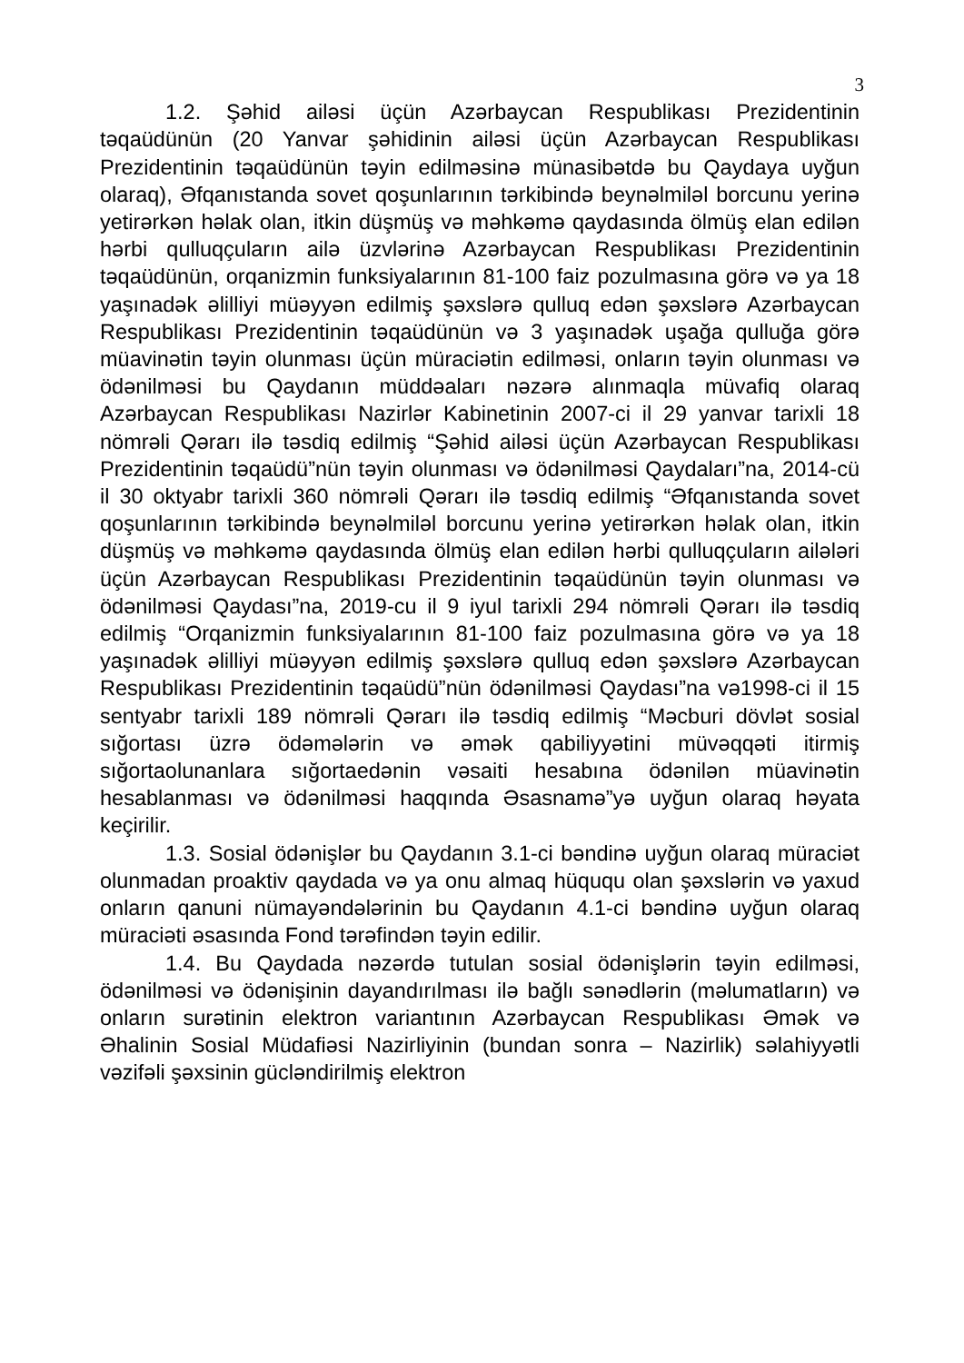3
1.2. Şəhid ailəsi üçün Azərbaycan Respublikası Prezidentinin təqaüdünün (20 Yanvar şəhidinin ailəsi üçün Azərbaycan Respublikası Prezidentinin təqaüdünün təyin edilməsinə münasibətdə bu Qaydaya uyğun olaraq), Əfqanıstanda sovet qoşunlarının tərkibində beynəlmiləl borcunu yerinə yetirərkən həlak olan, itkin düşmüş və məhkəmə qaydasında ölmüş elan edilən hərbi qulluqçuların ailə üzvlərinə Azərbaycan Respublikası Prezidentinin təqaüdünün, orqanizmin funksiyalarının 81-100 faiz pozulmasına görə və ya 18 yaşınadək əlilliyi müəyyən edilmiş şəxslərə qulluq edən şəxslərə Azərbaycan Respublikası Prezidentinin təqaüdünün və 3 yaşınadək uşağa qulluğa görə müavinətin təyin olunması üçün müraciətin edilməsi, onların təyin olunması və ödənilməsi bu Qaydanın müddəaları nəzərə alınmaqla müvafiq olaraq Azərbaycan Respublikası Nazirlər Kabinetinin 2007-ci il 29 yanvar tarixli 18 nömrəli Qərarı ilə təsdiq edilmiş “Şəhid ailəsi üçün Azərbaycan Respublikası Prezidentinin təqaüdü”nün təyin olunması və ödənilməsi Qaydaları”na, 2014-cü il 30 oktyabr tarixli 360 nömrəli Qərarı ilə təsdiq edilmiş “Əfqanıstanda sovet qoşunlarının tərkibində beynəlmiləl borcunu yerinə yetirərkən həlak olan, itkin düşmüş və məhkəmə qaydasında ölmüş elan edilən hərbi qulluqçuların ailələri üçün Azərbaycan Respublikası Prezidentinin təqaüdünün təyin olunması və ödənilməsi Qaydası”na, 2019-cu il 9 iyul tarixli 294 nömrəli Qərarı ilə təsdiq edilmiş “Orqanizmin funksiyalarının 81-100 faiz pozulmasına görə və ya 18 yaşınadək əlilliyi müəyyən edilmiş şəxslərə qulluq edən şəxslərə Azərbaycan Respublikası Prezidentinin təqaüdü”nün ödənilməsi Qaydası”na və1998-ci il 15 sentyabr tarixli 189 nömrəli Qərarı ilə təsdiq edilmiş “Məcburi dövlət sosial sığortası üzrə ödəmələrin və əmək qabiliyyətini müvəqqəti itirmiş sığortaolunanlara sığortaedənin vəsaiti hesabına ödənilən müavinətin hesablanması və ödənilməsi haqqında Əsasnamə”yə uyğun olaraq həyata keçirilir.
1.3. Sosial ödənişlər bu Qaydanın 3.1-ci bəndinə uyğun olaraq müraciət olunmadan proaktiv qaydada və ya onu almaq hüququ olan şəxslərin və yaxud onların qanuni nümayəndələrinin bu Qaydanın 4.1-ci bəndinə uyğun olaraq müraciəti əsasında Fond tərəfindən təyin edilir.
1.4. Bu Qaydada nəzərdə tutulan sosial ödənişlərin təyin edilməsi, ödənilməsi və ödənişinin dayandırılması ilə bağlı sənədlərin (məlumatların) və onların surətinin elektron variantının Azərbaycan Respublikası Əmək və Əhalinin Sosial Müdafiəsi Nazirliyinin (bundan sonra – Nazirlik) səlahiyyətli vəzifəli şəxsinin gücləndirilmiş elektron